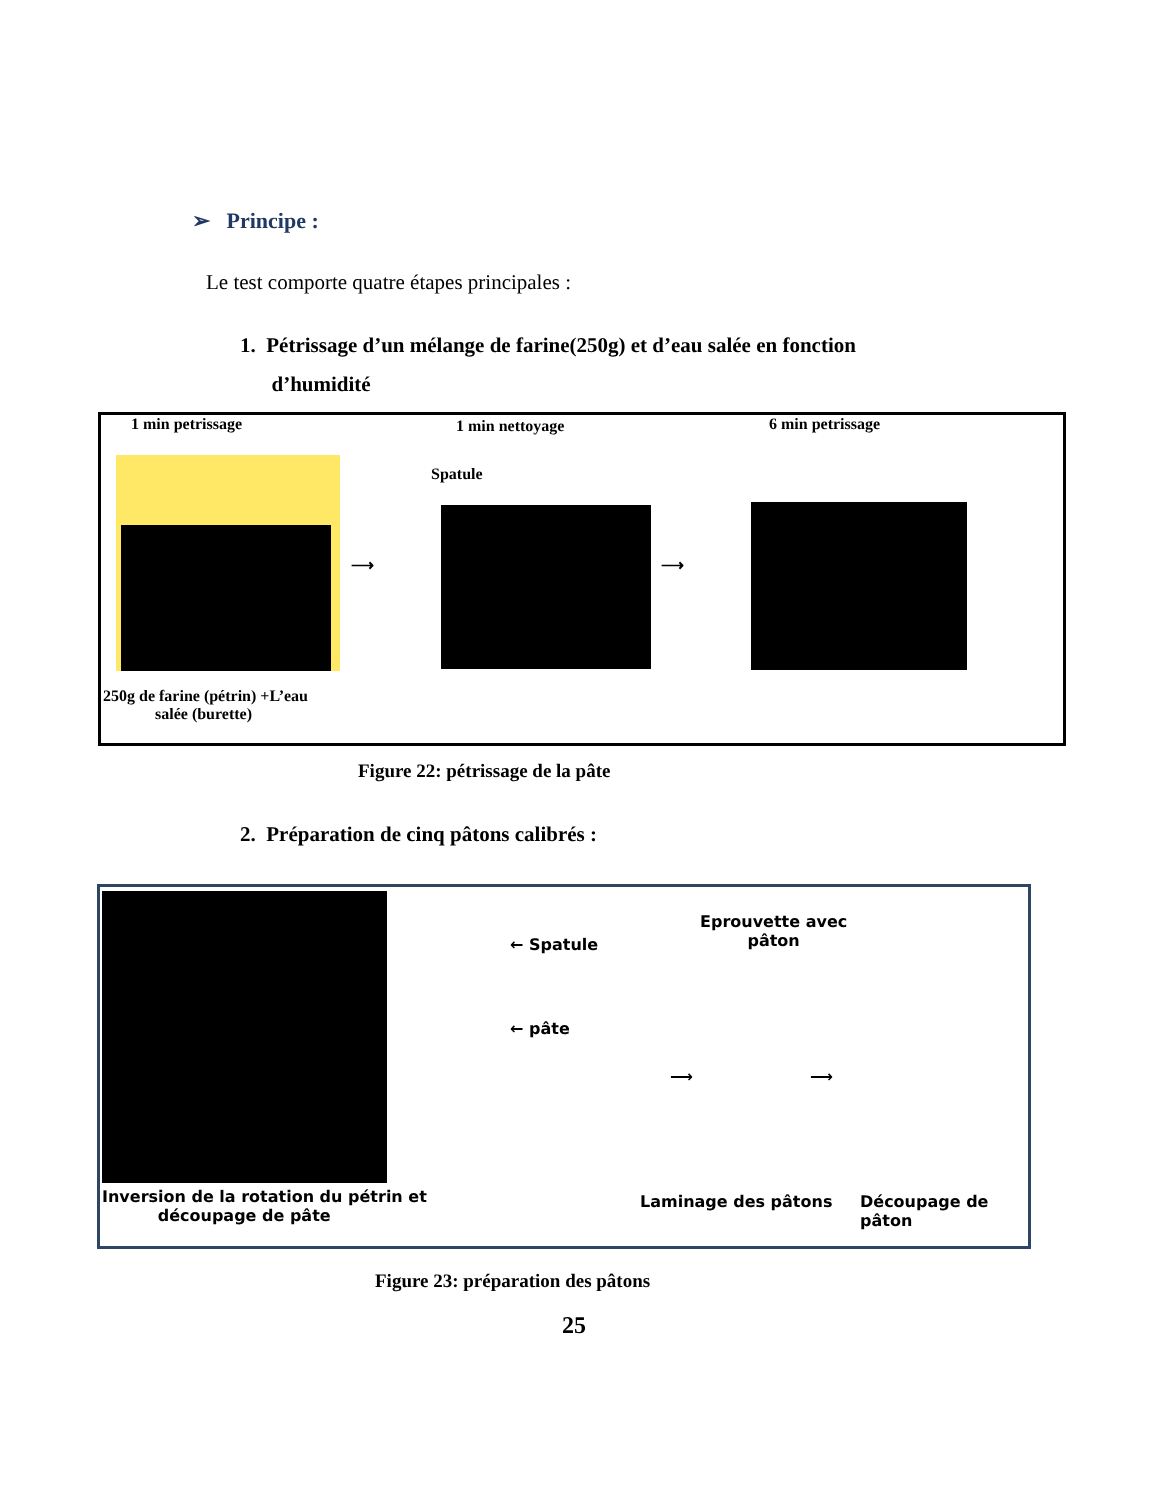➢ Principe :
Le test comporte quatre étapes principales :
1. Pétrissage d’un mélange de farine(250g) et d’eau salée en fonction
d’humidité
1 min petrissage 1 min nettoyage 6 min petrissage
Spatule
⟶ ⟶
250g de farine (pétrin) +L’eau
salée (burette)
Figure 22: pétrissage de la pâte
2. Préparation de cinq pâtons calibrés :
← Spatule
← pâte
Eprouvette avec
pâton
⟶ ⟶
Inversion de la rotation du pétrin et
découpage de pâte
Laminage des pâtons Découpage de pâton
Figure 23: préparation des pâtons
25